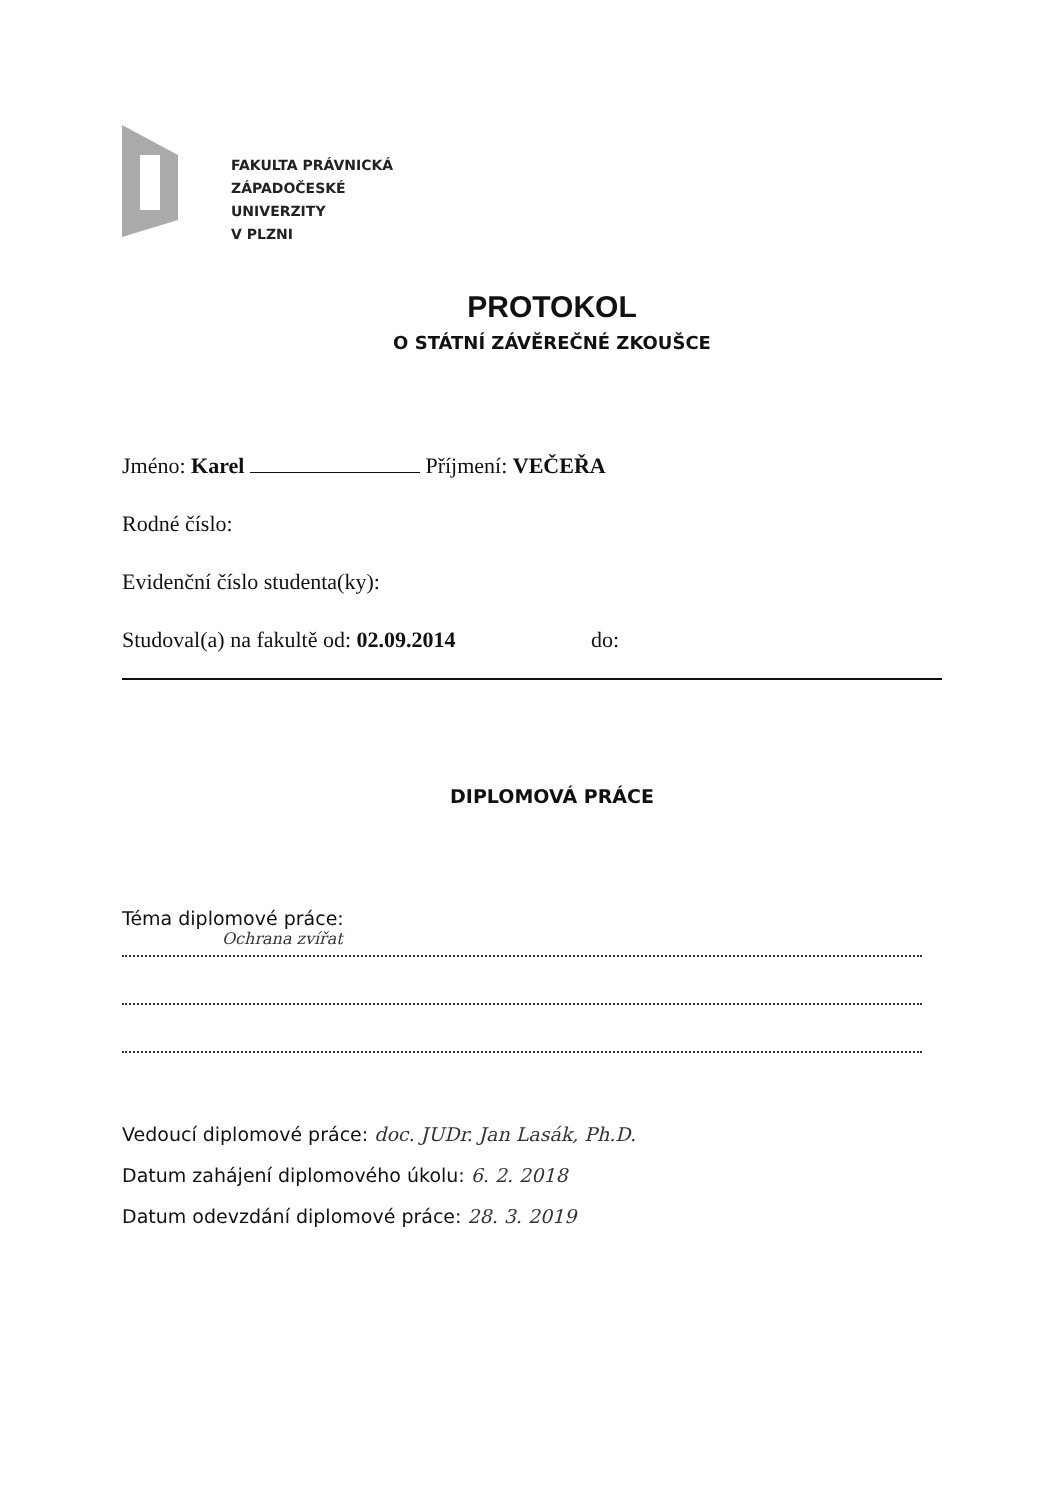FAKULTA PRÁVNICKÁ
ZÁPADOČESKÉ
UNIVERZITY
V PLZNI
PROTOKOL
O STÁTNÍ ZÁVĚREČNÉ ZKOUŠCE
Jméno: Karel Příjmení: VEČEŘA
Rodné číslo:
Evidenční číslo studenta(ky):
Studoval(a) na fakultě od: 02.09.2014 do:
DIPLOMOVÁ PRÁCE
Téma diplomové práce:
Ochrana zvířat
Vedoucí diplomové práce: doc. JUDr. Jan Lasák, Ph.D.
Datum zahájení diplomového úkolu: 6. 2. 2018
Datum odevzdání diplomové práce: 28. 3. 2019